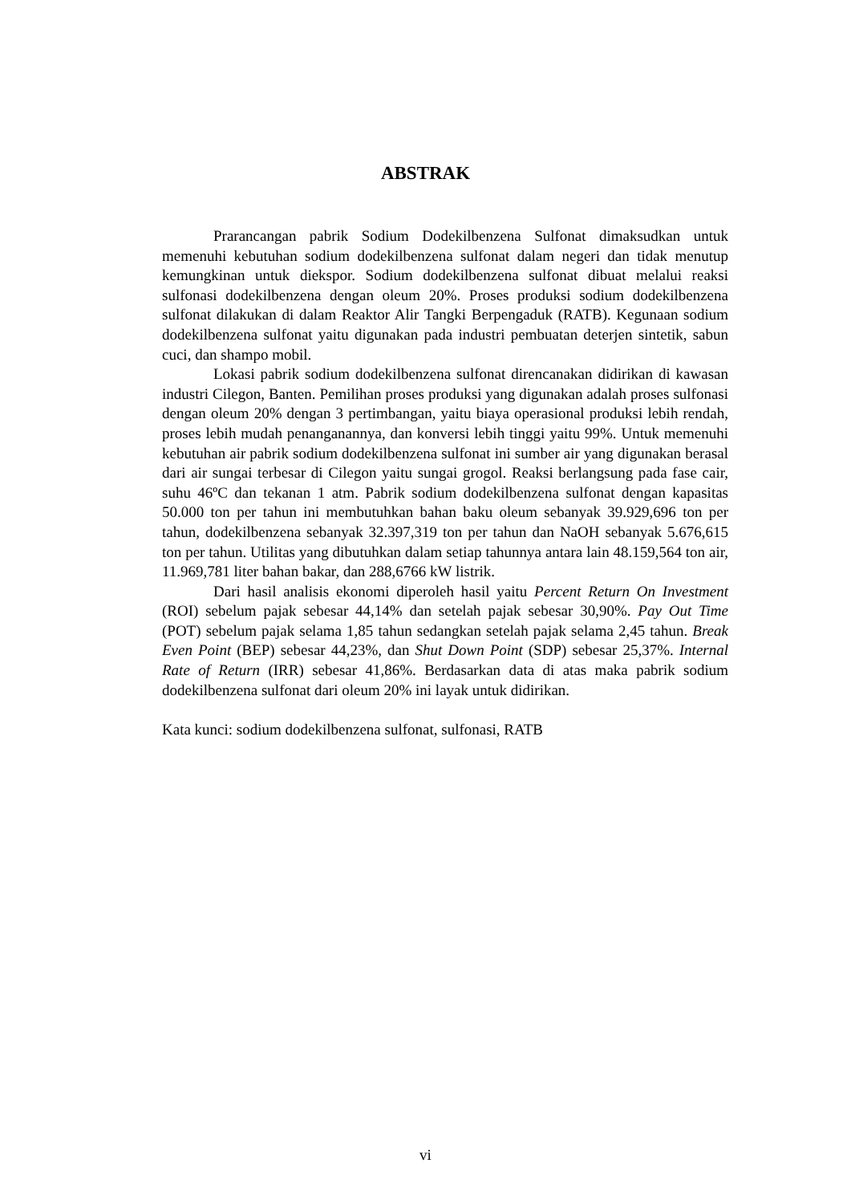ABSTRAK
Prarancangan pabrik Sodium Dodekilbenzena Sulfonat dimaksudkan untuk memenuhi kebutuhan sodium dodekilbenzena sulfonat dalam negeri dan tidak menutup kemungkinan untuk diekspor. Sodium dodekilbenzena sulfonat dibuat melalui reaksi sulfonasi dodekilbenzena dengan oleum 20%. Proses produksi sodium dodekilbenzena sulfonat dilakukan di dalam Reaktor Alir Tangki Berpengaduk (RATB). Kegunaan sodium dodekilbenzena sulfonat yaitu digunakan pada industri pembuatan deterjen sintetik, sabun cuci, dan shampo mobil.
Lokasi pabrik sodium dodekilbenzena sulfonat direncanakan didirikan di kawasan industri Cilegon, Banten. Pemilihan proses produksi yang digunakan adalah proses sulfonasi dengan oleum 20% dengan 3 pertimbangan, yaitu biaya operasional produksi lebih rendah, proses lebih mudah penanganannya, dan konversi lebih tinggi yaitu 99%. Untuk memenuhi kebutuhan air pabrik sodium dodekilbenzena sulfonat ini sumber air yang digunakan berasal dari air sungai terbesar di Cilegon yaitu sungai grogol. Reaksi berlangsung pada fase cair, suhu 46ºC dan tekanan 1 atm. Pabrik sodium dodekilbenzena sulfonat dengan kapasitas 50.000 ton per tahun ini membutuhkan bahan baku oleum sebanyak 39.929,696 ton per tahun, dodekilbenzena sebanyak 32.397,319 ton per tahun dan NaOH sebanyak 5.676,615 ton per tahun. Utilitas yang dibutuhkan dalam setiap tahunnya antara lain 48.159,564 ton air, 11.969,781 liter bahan bakar, dan 288,6766 kW listrik.
Dari hasil analisis ekonomi diperoleh hasil yaitu Percent Return On Investment (ROI) sebelum pajak sebesar 44,14% dan setelah pajak sebesar 30,90%. Pay Out Time (POT) sebelum pajak selama 1,85 tahun sedangkan setelah pajak selama 2,45 tahun. Break Even Point (BEP) sebesar 44,23%, dan Shut Down Point (SDP) sebesar 25,37%. Internal Rate of Return (IRR) sebesar 41,86%. Berdasarkan data di atas maka pabrik sodium dodekilbenzena sulfonat dari oleum 20% ini layak untuk didirikan.
Kata kunci: sodium dodekilbenzena sulfonat, sulfonasi, RATB
vi